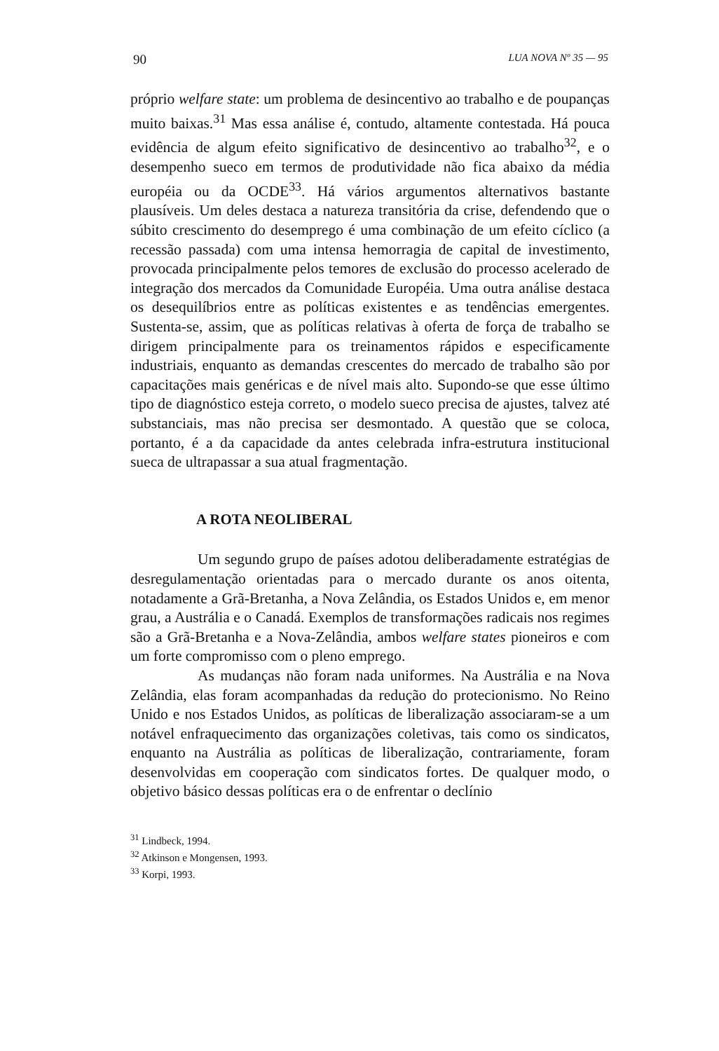90 LUA NOVA Nº 35 — 95
próprio welfare state: um problema de desincentivo ao trabalho e de poupanças muito baixas.<sup>31</sup> Mas essa análise é, contudo, altamente contestada. Há pouca evidência de algum efeito significativo de desincentivo ao trabalho<sup>32</sup>, e o desempenho sueco em termos de produtividade não fica abaixo da média européia ou da OCDE<sup>33</sup>. Há vários argumentos alternativos bastante plausíveis. Um deles destaca a natureza transitória da crise, defendendo que o súbito crescimento do desemprego é uma combinação de um efeito cíclico (a recessão passada) com uma intensa hemorragia de capital de investimento, provocada principalmente pelos temores de exclusão do processo acelerado de integração dos mercados da Comunidade Européia. Uma outra análise destaca os desequilíbrios entre as políticas existentes e as tendências emergentes. Sustenta-se, assim, que as políticas relativas à oferta de força de trabalho se dirigem principalmente para os treinamentos rápidos e especificamente industriais, enquanto as demandas crescentes do mercado de trabalho são por capacitações mais genéricas e de nível mais alto. Supondo-se que esse último tipo de diagnóstico esteja correto, o modelo sueco precisa de ajustes, talvez até substanciais, mas não precisa ser desmontado. A questão que se coloca, portanto, é a da capacidade da antes celebrada infra-estrutura institucional sueca de ultrapassar a sua atual fragmentação.
A ROTA NEOLIBERAL
Um segundo grupo de países adotou deliberadamente estratégias de desregulamentação orientadas para o mercado durante os anos oitenta, notadamente a Grã-Bretanha, a Nova Zelândia, os Estados Unidos e, em menor grau, a Austrália e o Canadá. Exemplos de transformações radicais nos regimes são a Grã-Bretanha e a Nova-Zelândia, ambos welfare states pioneiros e com um forte compromisso com o pleno emprego.
As mudanças não foram nada uniformes. Na Austrália e na Nova Zelândia, elas foram acompanhadas da redução do protecionismo. No Reino Unido e nos Estados Unidos, as políticas de liberalização associaram-se a um notável enfraquecimento das organizações coletivas, tais como os sindicatos, enquanto na Austrália as políticas de liberalização, contrariamente, foram desenvolvidas em cooperação com sindicatos fortes. De qualquer modo, o objetivo básico dessas políticas era o de enfrentar o declínio
<sup>31</sup> Lindbeck, 1994.
<sup>32</sup> Atkinson e Mongensen, 1993.
<sup>33</sup> Korpi, 1993.